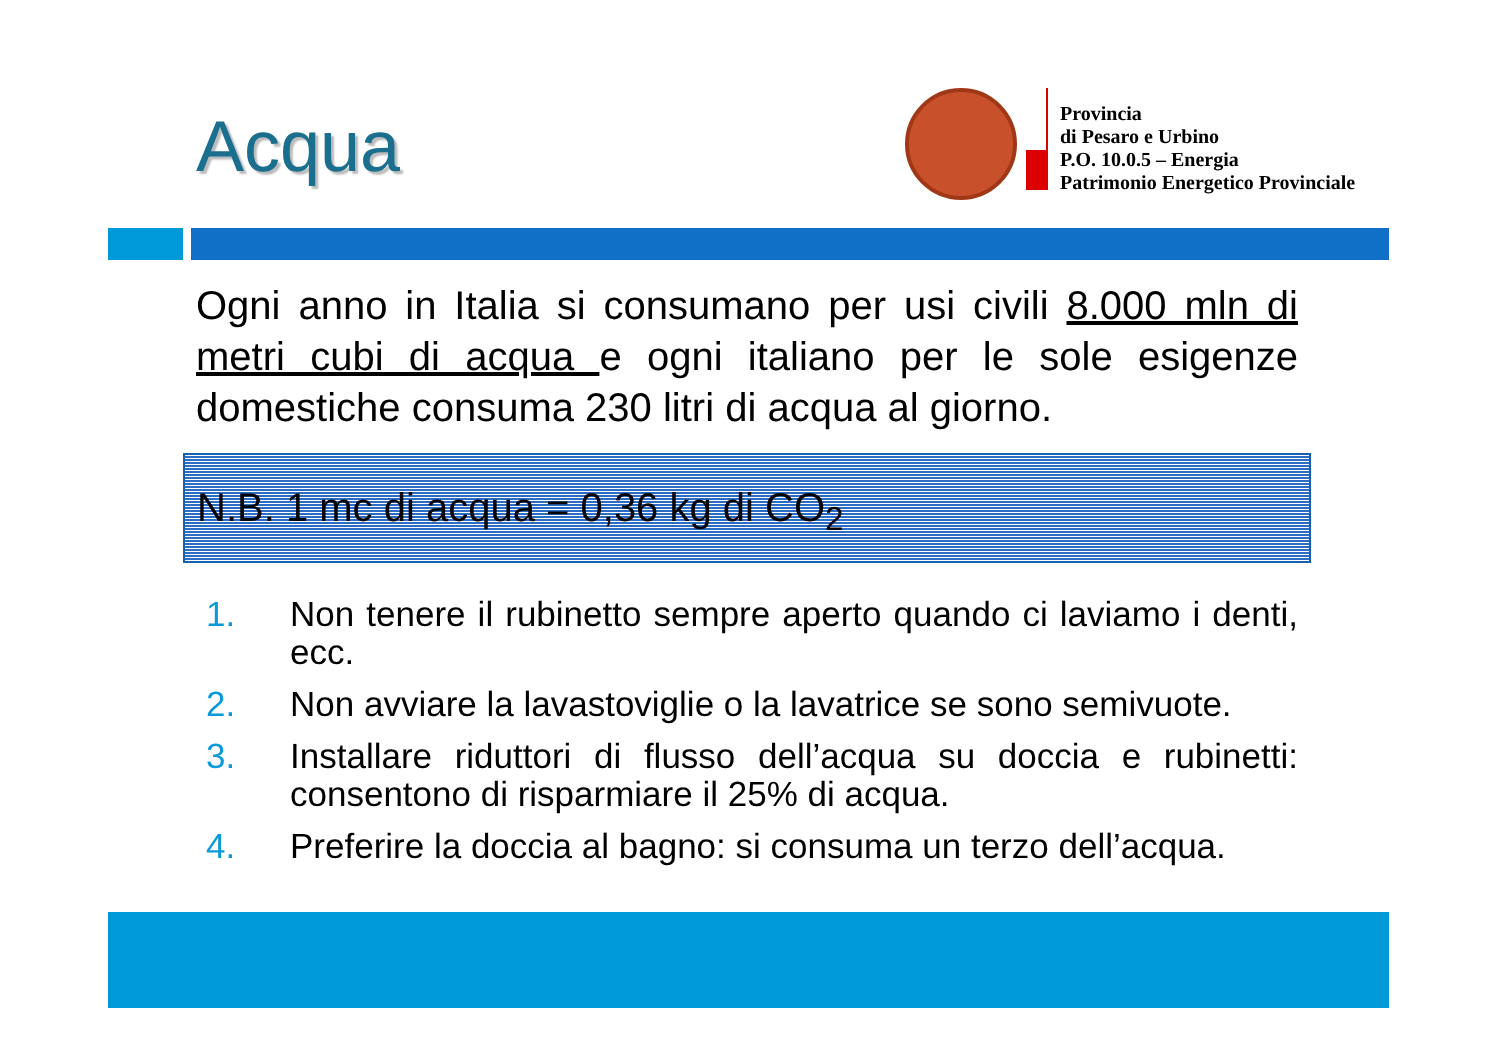Acqua
Provincia
di Pesaro e Urbino
P.O. 10.0.5 – Energia
Patrimonio Energetico Provinciale
Ogni anno in Italia si consumano per usi civili 8.000 mln di metri cubi di acqua e ogni italiano per le sole esigenze domestiche consuma 230 litri di acqua al giorno.
N.B. 1 mc di acqua = 0,36 kg di CO<sub>2</sub>
1. Non tenere il rubinetto sempre aperto quando ci laviamo i denti, ecc.
2. Non avviare la lavastoviglie o la lavatrice se sono semivuote.
3. Installare riduttori di flusso dell’acqua su doccia e rubinetti: consentono di risparmiare il 25% di acqua.
4. Preferire la doccia al bagno: si consuma un terzo dell’acqua.